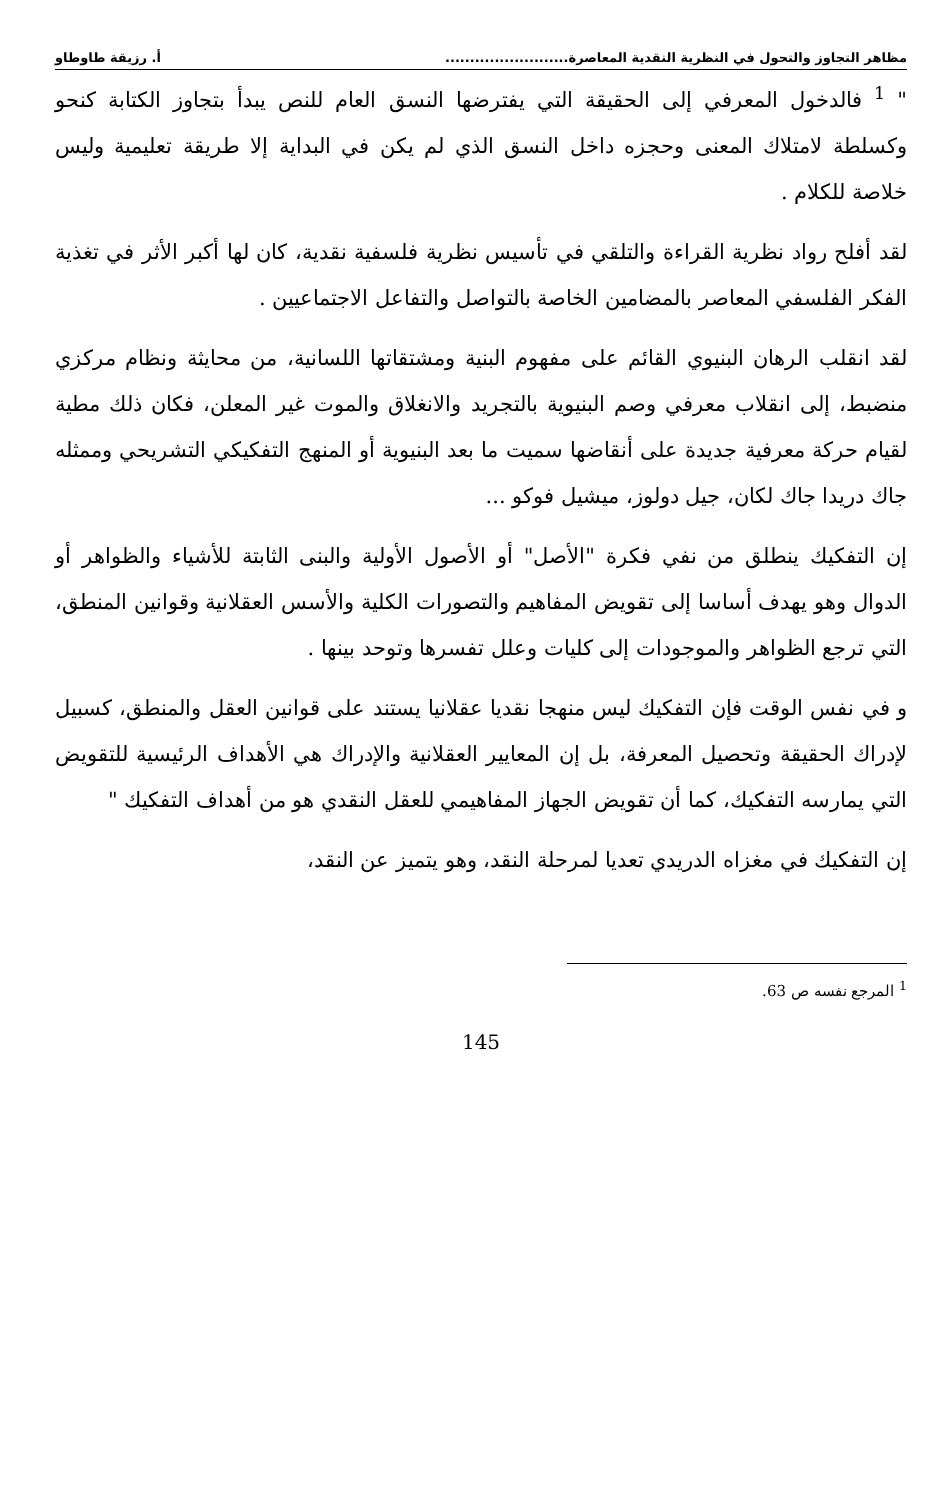مظاهر التجاوز والتحول في النظرية النقدية المعاصرة......................... أ. رزيقة طاوطاو
" <sup>1</sup> فالدخول المعرفي إلى الحقيقة التي يفترضها النسق العام للنص يبدأ بتجاوز الكتابة كنحو وكسلطة لامتلاك المعنى وحجزه داخل النسق الذي لم يكن في البداية إلا طريقة تعليمية وليس خلاصة للكلام .
لقد أفلح رواد نظرية القراءة والتلقي في تأسيس نظرية فلسفية نقدية، كان لها أكبر الأثر في تغذية الفكر الفلسفي المعاصر بالمضامين الخاصة بالتواصل والتفاعل الاجتماعيين .
لقد انقلب الرهان البنيوي القائم على مفهوم البنية ومشتقاتها اللسانية، من محايثة ونظام مركزي منضبط، إلى انقلاب معرفي وصم البنيوية بالتجريد والانغلاق والموت غير المعلن، فكان ذلك مطية لقيام حركة معرفية جديدة على أنقاضها سميت ما بعد البنيوية أو المنهج التفكيكي التشريحي وممثله جاك دريدا جاك لكان، جيل دولوز، ميشيل فوكو ...
إن التفكيك ينطلق من نفي فكرة "الأصل" أو الأصول الأولية والبنى الثابتة للأشياء والظواهر أو الدوال وهو يهدف أساسا إلى تقويض المفاهيم والتصورات الكلية والأسس العقلانية وقوانين المنطق، التي ترجع الظواهر والموجودات إلى كليات وعلل تفسرها وتوحد بينها .
و في نفس الوقت فإن التفكيك ليس منهجا نقديا عقلانيا يستند على قوانين العقل والمنطق، كسبيل لإدراك الحقيقة وتحصيل المعرفة، بل إن المعايير العقلانية والإدراك هي الأهداف الرئيسية للتقويض التي يمارسه التفكيك، كما أن تقويض الجهاز المفاهيمي للعقل النقدي هو من أهداف التفكيك "
إن التفكيك في مغزاه الدريدي تعديا لمرحلة النقد، وهو يتميز عن النقد،
<sup>1</sup> المرجع نفسه ص 63.
145